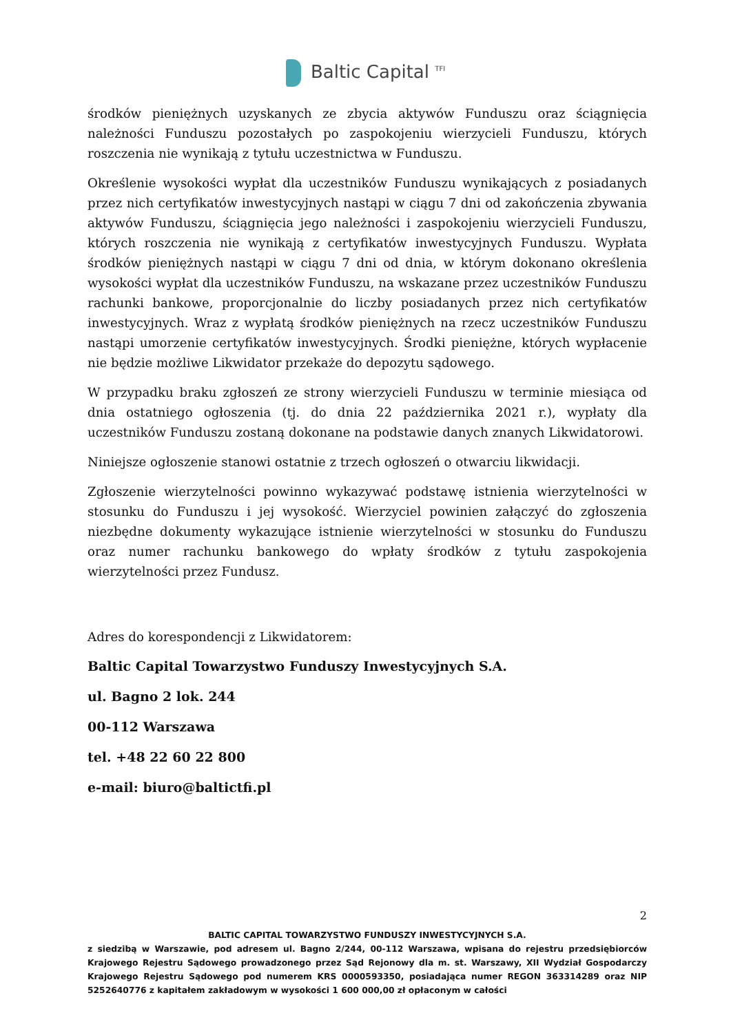Baltic Capital <sup>TFI</sup>
środków pieniężnych uzyskanych ze zbycia aktywów Funduszu oraz ściągnięcia należności Funduszu pozostałych po zaspokojeniu wierzycieli Funduszu, których roszczenia nie wynikają z tytułu uczestnictwa w Funduszu.
Określenie wysokości wypłat dla uczestników Funduszu wynikających z posiadanych przez nich certyfikatów inwestycyjnych nastąpi w ciągu 7 dni od zakończenia zbywania aktywów Funduszu, ściągnięcia jego należności i zaspokojeniu wierzycieli Funduszu, których roszczenia nie wynikają z certyfikatów inwestycyjnych Funduszu. Wypłata środków pieniężnych nastąpi w ciągu 7 dni od dnia, w którym dokonano określenia wysokości wypłat dla uczestników Funduszu, na wskazane przez uczestników Funduszu rachunki bankowe, proporcjonalnie do liczby posiadanych przez nich certyfikatów inwestycyjnych. Wraz z wypłatą środków pieniężnych na rzecz uczestników Funduszu nastąpi umorzenie certyfikatów inwestycyjnych. Środki pieniężne, których wypłacenie nie będzie możliwe Likwidator przekaże do depozytu sądowego.
W przypadku braku zgłoszeń ze strony wierzycieli Funduszu w terminie miesiąca od dnia ostatniego ogłoszenia (tj. do dnia 22 października 2021 r.), wypłaty dla uczestników Funduszu zostaną dokonane na podstawie danych znanych Likwidatorowi.
Niniejsze ogłoszenie stanowi ostatnie z trzech ogłoszeń o otwarciu likwidacji.
Zgłoszenie wierzytelności powinno wykazywać podstawę istnienia wierzytelności w stosunku do Funduszu i jej wysokość. Wierzyciel powinien załączyć do zgłoszenia niezbędne dokumenty wykazujące istnienie wierzytelności w stosunku do Funduszu oraz numer rachunku bankowego do wpłaty środków z tytułu zaspokojenia wierzytelności przez Fundusz.
Adres do korespondencji z Likwidatorem:
Baltic Capital Towarzystwo Funduszy Inwestycyjnych S.A.
ul. Bagno 2 lok. 244
00-112 Warszawa
tel. +48 22 60 22 800
e-mail: biuro@baltictfi.pl
2
BALTIC CAPITAL TOWARZYSTWO FUNDUSZY INWESTYCYJNYCH S.A.
z siedzibą w Warszawie, pod adresem ul. Bagno 2/244, 00-112 Warszawa, wpisana do rejestru przedsiębiorców Krajowego Rejestru Sądowego prowadzonego przez Sąd Rejonowy dla m. st. Warszawy, XII Wydział Gospodarczy Krajowego Rejestru Sądowego pod numerem KRS 0000593350, posiadająca numer REGON 363314289 oraz NIP 5252640776 z kapitałem zakładowym w wysokości 1 600 000,00 zł opłaconym w całości